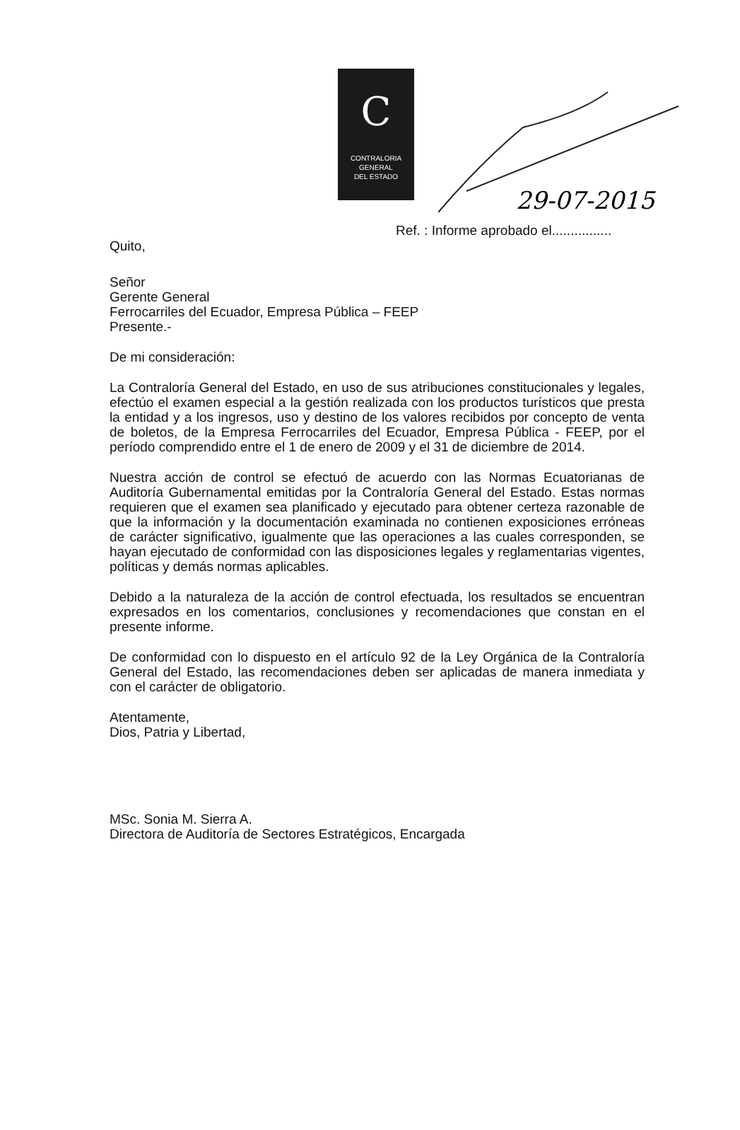C
CONTRALORIA
GENERAL
DEL ESTADO
29-07-2015
Ref. : Informe aprobado el................
Quito,
Señor
Gerente General
Ferrocarriles del Ecuador, Empresa Pública – FEEP
Presente.-
De mi consideración:
La Contraloría General del Estado, en uso de sus atribuciones constitucionales y legales, efectúo el examen especial a la gestión realizada con los productos turísticos que presta la entidad y a los ingresos, uso y destino de los valores recibidos por concepto de venta de boletos, de la Empresa Ferrocarriles del Ecuador, Empresa Pública - FEEP, por el período comprendido entre el 1 de enero de 2009 y el 31 de diciembre de 2014.
Nuestra acción de control se efectuó de acuerdo con las Normas Ecuatorianas de Auditoría Gubernamental emitidas por la Contraloría General del Estado. Estas normas requieren que el examen sea planificado y ejecutado para obtener certeza razonable de que la información y la documentación examinada no contienen exposiciones erróneas de carácter significativo, igualmente que las operaciones a las cuales corresponden, se hayan ejecutado de conformidad con las disposiciones legales y reglamentarias vigentes, políticas y demás normas aplicables.
Debido a la naturaleza de la acción de control efectuada, los resultados se encuentran expresados en los comentarios, conclusiones y recomendaciones que constan en el presente informe.
De conformidad con lo dispuesto en el artículo 92 de la Ley Orgánica de la Contraloría General del Estado, las recomendaciones deben ser aplicadas de manera inmediata y con el carácter de obligatorio.
Atentamente,
Dios, Patria y Libertad,
MSc. Sonia M. Sierra A.
Directora de Auditoría de Sectores Estratégicos, Encargada